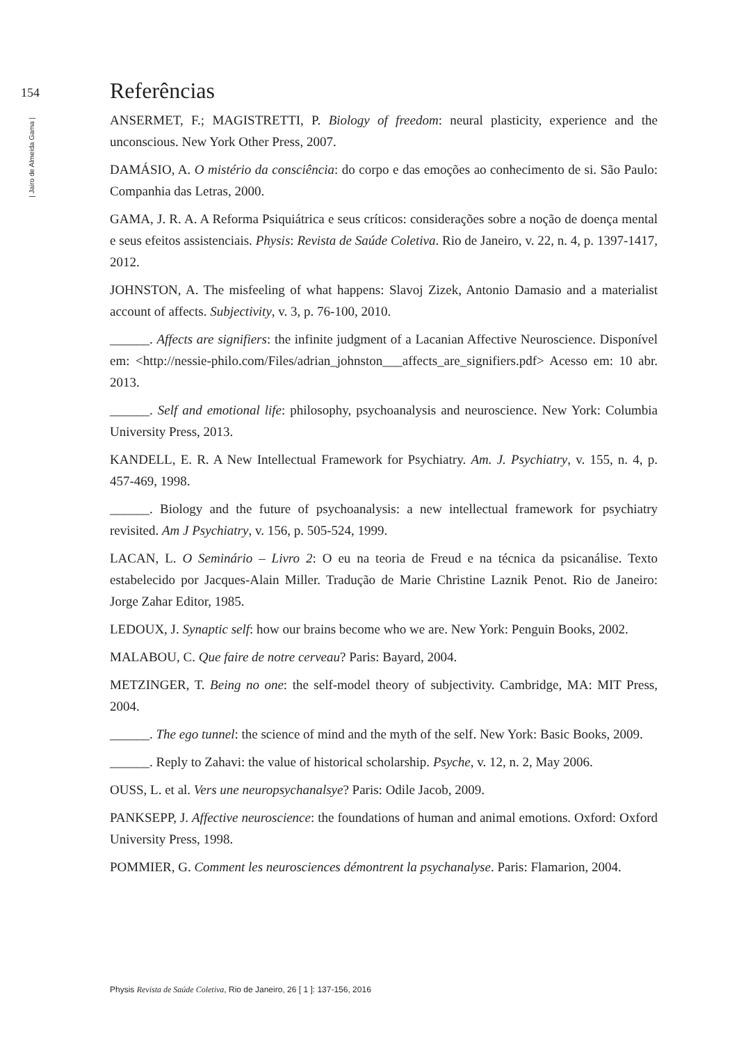154
| Jairo de Almeida Gama |
Referências
ANSERMET, F.; MAGISTRETTI, P. Biology of freedom: neural plasticity, experience and the unconscious. New York Other Press, 2007.
DAMÁSIO, A. O mistério da consciência: do corpo e das emoções ao conhecimento de si. São Paulo: Companhia das Letras, 2000.
GAMA, J. R. A. A Reforma Psiquiátrica e seus críticos: considerações sobre a noção de doença mental e seus efeitos assistenciais. Physis: Revista de Saúde Coletiva. Rio de Janeiro, v. 22, n. 4, p. 1397-1417, 2012.
JOHNSTON, A. The misfeeling of what happens: Slavoj Zizek, Antonio Damasio and a materialist account of affects. Subjectivity, v. 3, p. 76-100, 2010.
______. Affects are signifiers: the infinite judgment of a Lacanian Affective Neuroscience. Disponível em: <http://nessie-philo.com/Files/adrian_johnston___affects_are_signifiers.pdf> Acesso em: 10 abr. 2013.
______. Self and emotional life: philosophy, psychoanalysis and neuroscience. New York: Columbia University Press, 2013.
KANDELL, E. R. A New Intellectual Framework for Psychiatry. Am. J. Psychiatry, v. 155, n. 4, p. 457-469, 1998.
______. Biology and the future of psychoanalysis: a new intellectual framework for psychiatry revisited. Am J Psychiatry, v. 156, p. 505-524, 1999.
LACAN, L. O Seminário – Livro 2: O eu na teoria de Freud e na técnica da psicanálise. Texto estabelecido por Jacques-Alain Miller. Tradução de Marie Christine Laznik Penot. Rio de Janeiro: Jorge Zahar Editor, 1985.
LEDOUX, J. Synaptic self: how our brains become who we are. New York: Penguin Books, 2002.
MALABOU, C. Que faire de notre cerveau? Paris: Bayard, 2004.
METZINGER, T. Being no one: the self-model theory of subjectivity. Cambridge, MA: MIT Press, 2004.
______. The ego tunnel: the science of mind and the myth of the self. New York: Basic Books, 2009.
______. Reply to Zahavi: the value of historical scholarship. Psyche, v. 12, n. 2, May 2006.
OUSS, L. et al. Vers une neuropsychanalsye? Paris: Odile Jacob, 2009.
PANKSEPP, J. Affective neuroscience: the foundations of human and animal emotions. Oxford: Oxford University Press, 1998.
POMMIER, G. Comment les neurosciences démontrent la psychanalyse. Paris: Flamarion, 2004.
Physis Revista de Saúde Coletiva, Rio de Janeiro, 26 [ 1 ]: 137-156, 2016